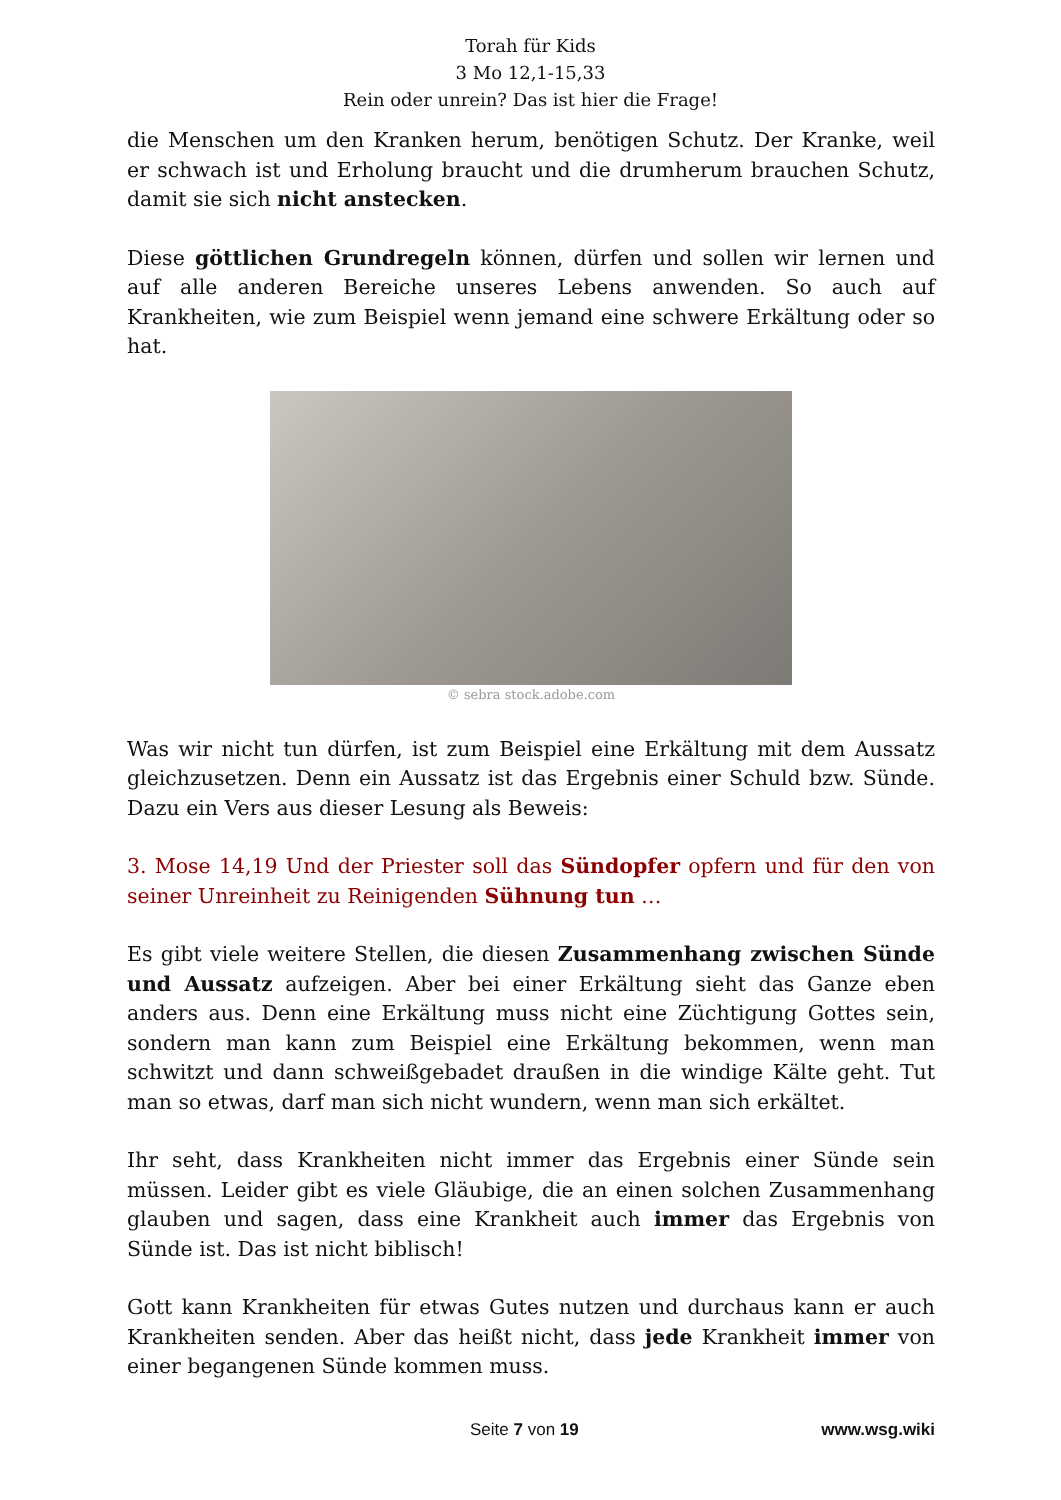Torah für Kids
3 Mo 12,1-15,33
Rein oder unrein? Das ist hier die Frage!
die Menschen um den Kranken herum, benötigen Schutz. Der Kranke, weil er schwach ist und Erholung braucht und die drumherum brauchen Schutz, damit sie sich nicht anstecken.
Diese göttlichen Grundregeln können, dürfen und sollen wir lernen und auf alle anderen Bereiche unseres Lebens anwenden. So auch auf Krankheiten, wie zum Beispiel wenn jemand eine schwere Erkältung oder so hat.
© sebra stock.adobe.com
Was wir nicht tun dürfen, ist zum Beispiel eine Erkältung mit dem Aussatz gleichzusetzen. Denn ein Aussatz ist das Ergebnis einer Schuld bzw. Sünde. Dazu ein Vers aus dieser Lesung als Beweis:
3. Mose 14,19 Und der Priester soll das Sündopfer opfern und für den von seiner Unreinheit zu Reinigenden Sühnung tun …
Es gibt viele weitere Stellen, die diesen Zusammenhang zwischen Sünde und Aussatz aufzeigen. Aber bei einer Erkältung sieht das Ganze eben anders aus. Denn eine Erkältung muss nicht eine Züchtigung Gottes sein, sondern man kann zum Beispiel eine Erkältung bekommen, wenn man schwitzt und dann schweißgebadet draußen in die windige Kälte geht. Tut man so etwas, darf man sich nicht wundern, wenn man sich erkältet.
Ihr seht, dass Krankheiten nicht immer das Ergebnis einer Sünde sein müssen. Leider gibt es viele Gläubige, die an einen solchen Zusammenhang glauben und sagen, dass eine Krankheit auch immer das Ergebnis von Sünde ist. Das ist nicht biblisch!
Gott kann Krankheiten für etwas Gutes nutzen und durchaus kann er auch Krankheiten senden. Aber das heißt nicht, dass jede Krankheit immer von einer begangenen Sünde kommen muss.
Seite 7 von 19 www.wsg.wiki